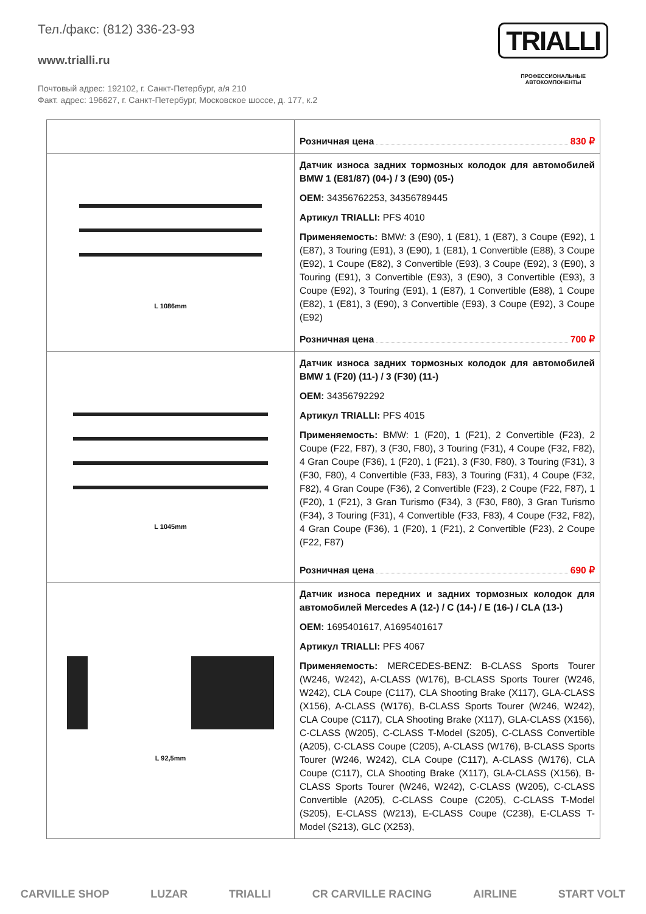Тел./факс: (812) 336-23-93
www.trialli.ru
Почтовый адрес: 192102, г. Санкт-Петербург, а/я 210
Факт. адрес: 196627, г. Санкт-Петербург, Московское шоссе, д. 177, к.2
TRIALLI
ПРОФЕССИОНАЛЬНЫЕ
АВТОКОМПОНЕНТЫ
| | Розничная цена 830 ₽ |
| L 1086mm | Датчик износа задних тормозных колодок для автомобилей BMW 1 (E81/87) (04-) / 3 (E90) (05-) OEM: 34356762253, 34356789445 Артикул TRIALLI: PFS 4010 Применяемость: BMW: 3 (E90), 1 (E81), 1 (E87), 3 Coupe (E92), 1 (E87), 3 Touring (E91), 3 (E90), 1 (E81), 1 Convertible (E88), 3 Coupe (E92), 1 Coupe (E82), 3 Convertible (E93), 3 Coupe (E92), 3 (E90), 3 Touring (E91), 3 Convertible (E93), 3 (E90), 3 Convertible (E93), 3 Coupe (E92), 3 Touring (E91), 1 (E87), 1 Convertible (E88), 1 Coupe (E82), 1 (E81), 3 (E90), 3 Convertible (E93), 3 Coupe (E92), 3 Coupe (E92) Розничная цена 700 ₽ |
| L 1045mm | Датчик износа задних тормозных колодок для автомобилей BMW 1 (F20) (11-) / 3 (F30) (11-) OEM: 34356792292 Артикул TRIALLI: PFS 4015 Применяемость: BMW: 1 (F20), 1 (F21), 2 Convertible (F23), 2 Coupe (F22, F87), 3 (F30, F80), 3 Touring (F31), 4 Coupe (F32, F82), 4 Gran Coupe (F36), 1 (F20), 1 (F21), 3 (F30, F80), 3 Touring (F31), 3 (F30, F80), 4 Convertible (F33, F83), 3 Touring (F31), 4 Coupe (F32, F82), 4 Gran Coupe (F36), 2 Convertible (F23), 2 Coupe (F22, F87), 1 (F20), 1 (F21), 3 Gran Turismo (F34), 3 (F30, F80), 3 Gran Turismo (F34), 3 Touring (F31), 4 Convertible (F33, F83), 4 Coupe (F32, F82), 4 Gran Coupe (F36), 1 (F20), 1 (F21), 2 Convertible (F23), 2 Coupe (F22, F87) Розничная цена 690 ₽ |
| L 92,5mm | Датчик износа передних и задних тормозных колодок для автомобилей Mercedes A (12-) / C (14-) / E (16-) / CLA (13-) OEM: 1695401617, A1695401617 Артикул TRIALLI: PFS 4067 Применяемость: MERCEDES-BENZ: B-CLASS Sports Tourer (W246, W242), A-CLASS (W176), B-CLASS Sports Tourer (W246, W242), CLA Coupe (C117), CLA Shooting Brake (X117), GLA-CLASS (X156), A-CLASS (W176), B-CLASS Sports Tourer (W246, W242), CLA Coupe (C117), CLA Shooting Brake (X117), GLA-CLASS (X156), C-CLASS (W205), C-CLASS T-Model (S205), C-CLASS Convertible (A205), C-CLASS Coupe (C205), A-CLASS (W176), B-CLASS Sports Tourer (W246, W242), CLA Coupe (C117), A-CLASS (W176), CLA Coupe (C117), CLA Shooting Brake (X117), GLA-CLASS (X156), B-CLASS Sports Tourer (W246, W242), C-CLASS (W205), C-CLASS Convertible (A205), C-CLASS Coupe (C205), C-CLASS T-Model (S205), E-CLASS (W213), E-CLASS Coupe (C238), E-CLASS T-Model (S213), GLC (X253), |
CARVILLE SHOP LUZAR TRIALLI CR CARVILLE RACING AIRLINE START VOLT